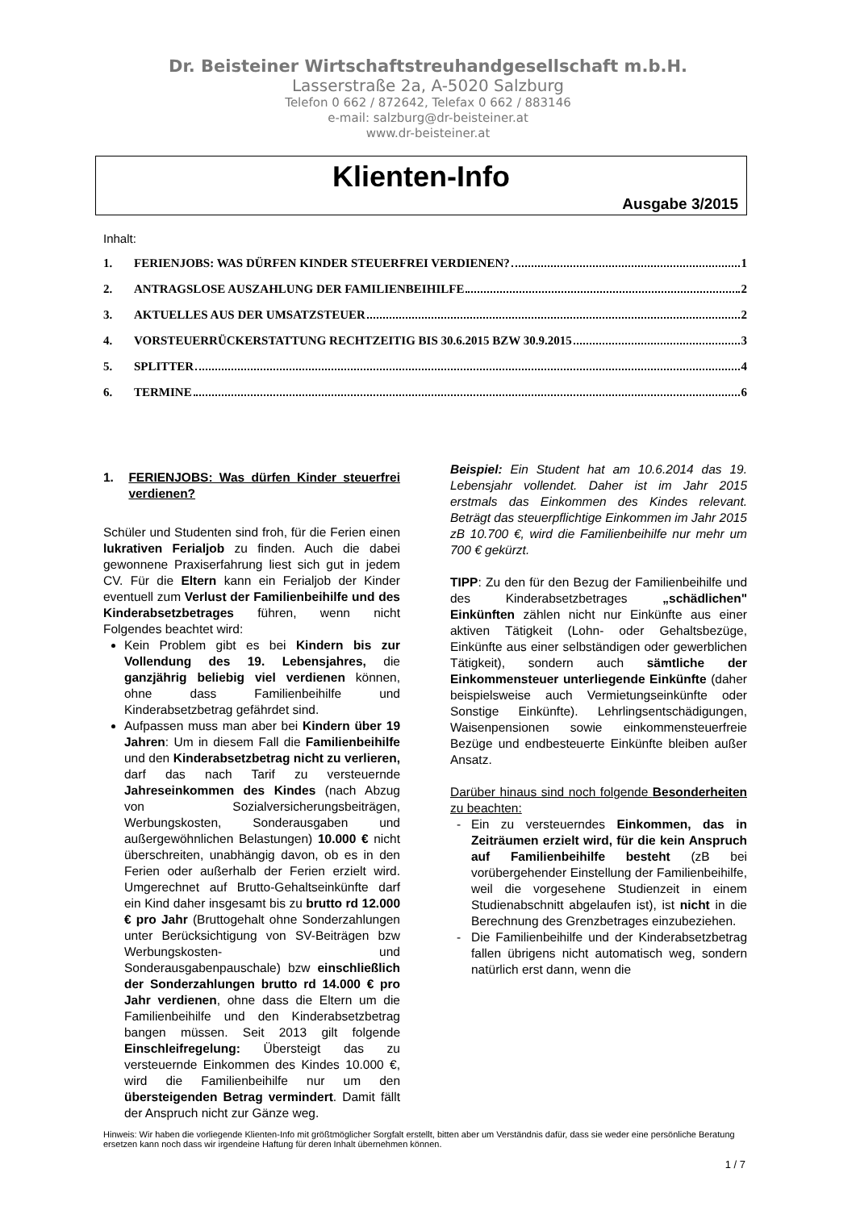Dr. Beisteiner Wirtschaftstreuhandgesellschaft m.b.H.
Lasserstraße 2a, A-5020 Salzburg
Telefon 0 662 / 872642, Telefax 0 662 / 883146
e-mail: salzburg@dr-beisteiner.at
www.dr-beisteiner.at
Klienten-Info
Ausgabe 3/2015
Inhalt:
1. FERIENJOBS: WAS DÜRFEN KINDER STEUERFREI VERDIENEN? 1
2. ANTRAGSLOSE AUSZAHLUNG DER FAMILIENBEIHILFE 2
3. AKTUELLES AUS DER UMSATZSTEUER 2
4. VORSTEUERRÜCKERSTATTUNG RECHTZEITIG BIS 30.6.2015 BZW 30.9.2015 3
5. SPLITTER 4
6. TERMINE 6
1. FERIENJOBS: Was dürfen Kinder steuerfrei verdienen?
Schüler und Studenten sind froh, für die Ferien einen lukrativen Ferialjob zu finden. Auch die dabei gewonnene Praxiserfahrung liest sich gut in jedem CV. Für die Eltern kann ein Ferialjob der Kinder eventuell zum Verlust der Familienbeihilfe und des Kinderabsetzbetrages führen, wenn nicht Folgendes beachtet wird:
Kein Problem gibt es bei Kindern bis zur Vollendung des 19. Lebensjahres, die ganzjährig beliebig viel verdienen können, ohne dass Familienbeihilfe und Kinderabsetzbetrag gefährdet sind.
Aufpassen muss man aber bei Kindern über 19 Jahren: Um in diesem Fall die Familienbeihilfe und den Kinderabsetzbetrag nicht zu verlieren, darf das nach Tarif zu versteuernde Jahreseinkommen des Kindes (nach Abzug von Sozialversicherungsbeiträgen, Werbungskosten, Sonderausgaben und außergewöhnlichen Belastungen) 10.000 € nicht überschreiten, unabhängig davon, ob es in den Ferien oder außerhalb der Ferien erzielt wird. Umgerechnet auf Brutto-Gehaltseinkünfte darf ein Kind daher insgesamt bis zu brutto rd 12.000 € pro Jahr (Bruttogehalt ohne Sonderzahlungen unter Berücksichtigung von SV-Beiträgen bzw Werbungskosten- und Sonderausgabenpauschale) bzw einschließlich der Sonderzahlungen brutto rd 14.000 € pro Jahr verdienen, ohne dass die Eltern um die Familienbeihilfe und den Kinderabsetzbetrag bangen müssen. Seit 2013 gilt folgende Einschleifregelung: Übersteigt das zu versteuernde Einkommen des Kindes 10.000 €, wird die Familienbeihilfe nur um den übersteigenden Betrag vermindert. Damit fällt der Anspruch nicht zur Gänze weg.
Beispiel: Ein Student hat am 10.6.2014 das 19. Lebensjahr vollendet. Daher ist im Jahr 2015 erstmals das Einkommen des Kindes relevant. Beträgt das steuerpflichtige Einkommen im Jahr 2015 zB 10.700 €, wird die Familienbeihilfe nur mehr um 700 € gekürzt.
TIPP: Zu den für den Bezug der Familienbeihilfe und des Kinderabsetzbetrages „schädlichen" Einkünften zählen nicht nur Einkünfte aus einer aktiven Tätigkeit (Lohn- oder Gehaltsbezüge, Einkünfte aus einer selbständigen oder gewerblichen Tätigkeit), sondern auch sämtliche der Einkommensteuer unterliegende Einkünfte (daher beispielsweise auch Vermietungseinkünfte oder Sonstige Einkünfte). Lehrlingsentschädigungen, Waisenpensionen sowie einkommensteuerfreie Bezüge und endbesteuerte Einkünfte bleiben außer Ansatz.
Darüber hinaus sind noch folgende Besonderheiten zu beachten:
Ein zu versteuerndes Einkommen, das in Zeiträumen erzielt wird, für die kein Anspruch auf Familienbeihilfe besteht (zB bei vorübergehender Einstellung der Familienbeihilfe, weil die vorgesehene Studienzeit in einem Studienabschnitt abgelaufen ist), ist nicht in die Berechnung des Grenzbetrages einzubeziehen.
Die Familienbeihilfe und der Kinderabsetzbetrag fallen übrigens nicht automatisch weg, sondern natürlich erst dann, wenn die
Hinweis: Wir haben die vorliegende Klienten-Info mit größtmöglicher Sorgfalt erstellt, bitten aber um Verständnis dafür, dass sie weder eine persönliche Beratung ersetzen kann noch dass wir irgendeine Haftung für deren Inhalt übernehmen können.
1 / 7